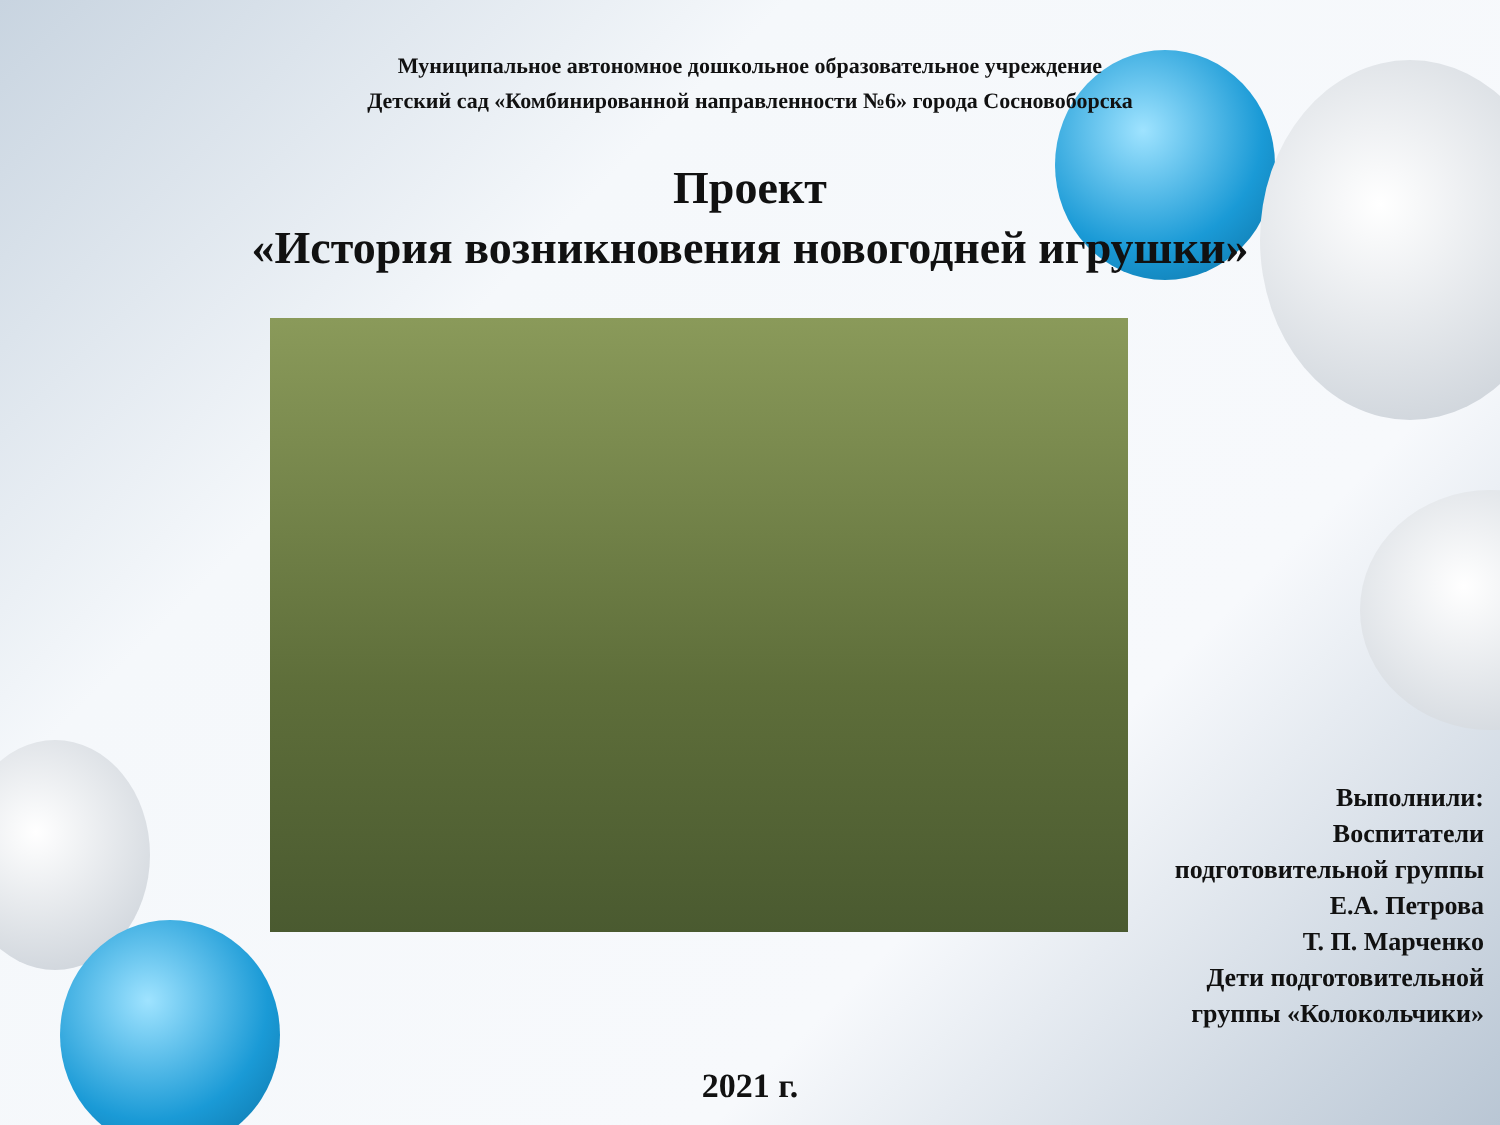Муниципальное автономное дошкольное образовательное учреждение
Детский сад «Комбинированной направленности №6» города Сосновоборска
Проект
«История возникновения новогодней игрушки»
Выполнили:
Воспитатели
подготовительной группы
Е.А. Петрова
Т. П. Марченко
Дети подготовительной
группы «Колокольчики»
2021 г.